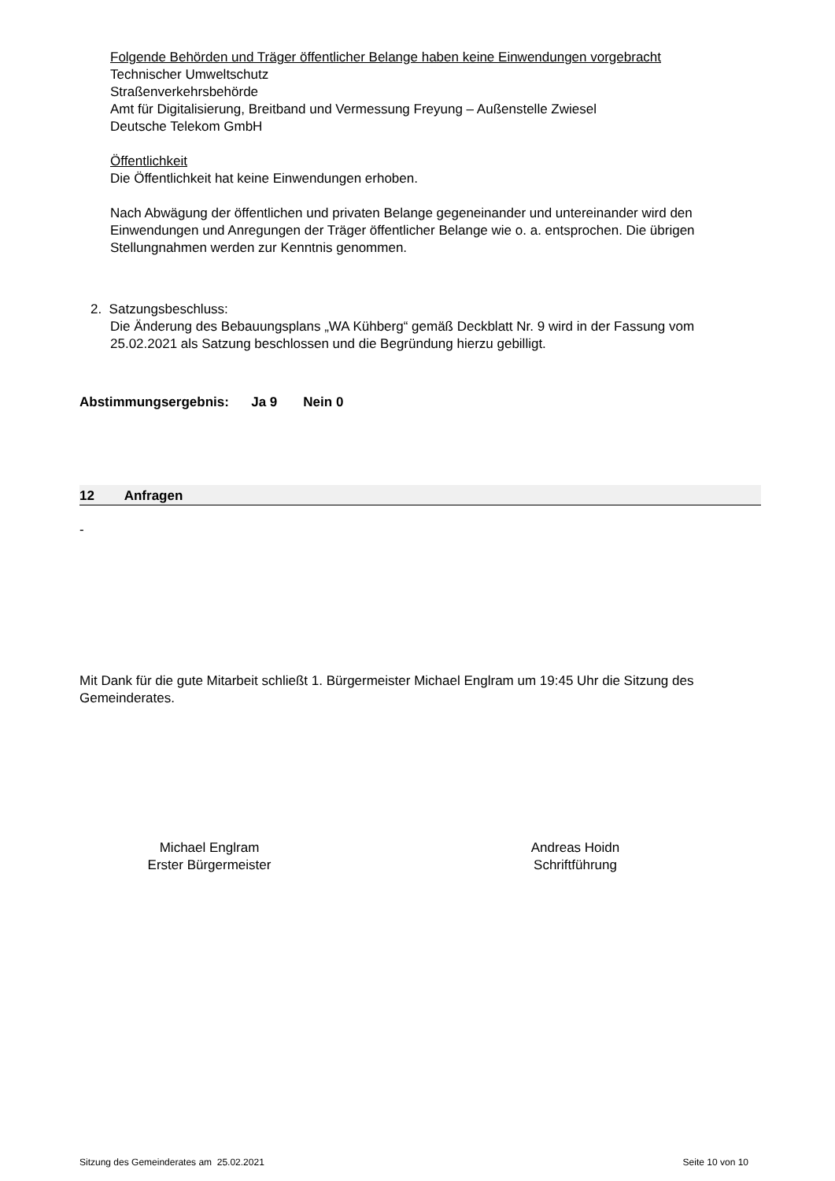Folgende Behörden und Träger öffentlicher Belange haben keine Einwendungen vorgebracht
Technischer Umweltschutz
Straßenverkehrsbehörde
Amt für Digitalisierung, Breitband und Vermessung Freyung – Außenstelle Zwiesel
Deutsche Telekom GmbH
Öffentlichkeit
Die Öffentlichkeit hat keine Einwendungen erhoben.
Nach Abwägung der öffentlichen und privaten Belange gegeneinander und untereinander wird den Einwendungen und Anregungen der Träger öffentlicher Belange wie o. a. entsprochen. Die übrigen Stellungnahmen werden zur Kenntnis genommen.
2. Satzungsbeschluss:
Die Änderung des Bebauungsplans „WA Kühberg“ gemäß Deckblatt Nr. 9 wird in der Fassung vom 25.02.2021 als Satzung beschlossen und die Begründung hierzu gebilligt.
Abstimmungsergebnis: Ja 9 Nein 0
12 Anfragen
-
Mit Dank für die gute Mitarbeit schließt 1. Bürgermeister Michael Englram um 19:45 Uhr die Sitzung des Gemeinderates.
Michael Englram
Erster Bürgermeister
Andreas Hoidn
Schriftführung
Sitzung des Gemeinderates am 25.02.2021 Seite 10 von 10